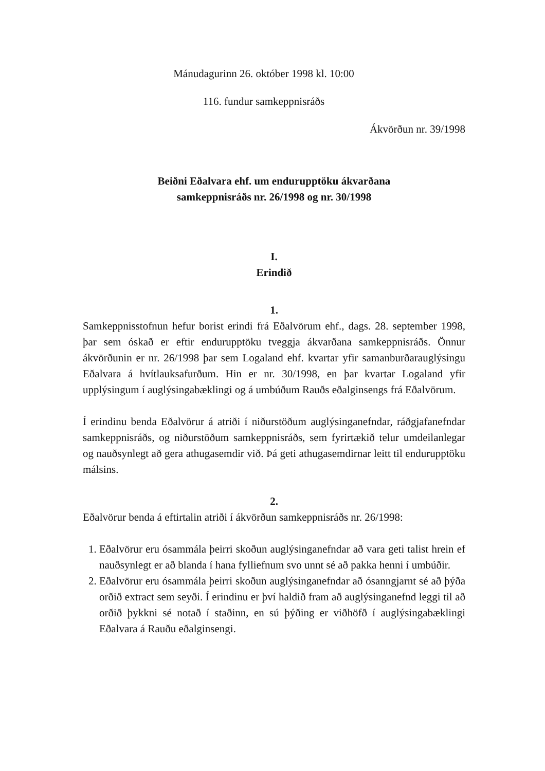Mánudagurinn 26. október 1998 kl. 10:00
116. fundur samkeppnisráðs
Ákvörðun nr. 39/1998
Beiðni Eðalvara ehf. um endurupptöku ákvarðana
samkeppnisráðs nr. 26/1998 og nr. 30/1998
I.
Erindið
1.
Samkeppnisstofnun hefur borist erindi frá Eðalvörum ehf., dags. 28. september 1998, þar sem óskað er eftir endurupptöku tveggja ákvarðana samkeppnisráðs. Önnur ákvörðunin er nr. 26/1998 þar sem Logaland ehf. kvartar yfir samanburðarauglýsingu Eðalvara á hvítlauksafurðum. Hin er nr. 30/1998, en þar kvartar Logaland yfir upplýsingum í auglýsingabæklingi og á umbúðum Rauðs eðalginsengs frá Eðalvörum.
Í erindinu benda Eðalvörur á atriði í niðurstöðum auglýsinganefndar, ráðgjafanefndar samkeppnisráðs, og niðurstöðum samkeppnisráðs, sem fyrirtækið telur umdeilanlegar og nauðsynlegt að gera athugasemdir við. Þá geti athugasemdirnar leitt til endurupptöku málsins.
2.
Eðalvörur benda á eftirtalin atriði í ákvörðun samkeppnisráðs nr. 26/1998:
1. Eðalvörur eru ósammála þeirri skoðun auglýsinganefndar að vara geti talist hrein ef nauðsynlegt er að blanda í hana fylliefnum svo unnt sé að pakka henni í umbúðir.
2. Eðalvörur eru ósammála þeirri skoðun auglýsinganefndar að ósanngjarnt sé að þýða orðið extract sem seyði. Í erindinu er því haldið fram að auglýsinganefnd leggi til að orðið þykkni sé notað í staðinn, en sú þýðing er viðhöfð í auglýsingabæklingi Eðalvara á Rauðu eðalginsengi.